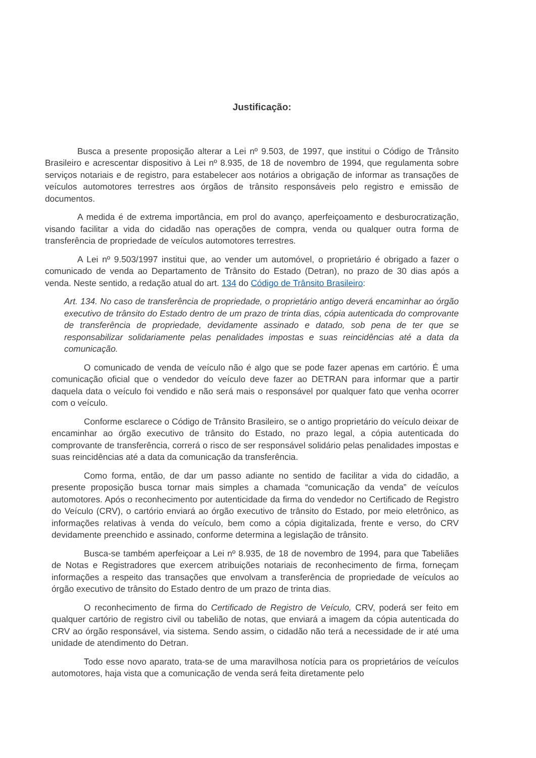Justificação:
Busca a presente proposição alterar a Lei nº 9.503, de 1997, que institui o Código de Trânsito Brasileiro e acrescentar dispositivo à Lei nº 8.935, de 18 de novembro de 1994, que regulamenta sobre serviços notariais e de registro, para estabelecer aos notários a obrigação de informar as transações de veículos automotores terrestres aos órgãos de trânsito responsáveis pelo registro e emissão de documentos.
A medida é de extrema importância, em prol do avanço, aperfeiçoamento e desburocratização, visando facilitar a vida do cidadão nas operações de compra, venda ou qualquer outra forma de transferência de propriedade de veículos automotores terrestres.
A Lei nº 9.503/1997 institui que, ao vender um automóvel, o proprietário é obrigado a fazer o comunicado de venda ao Departamento de Trânsito do Estado (Detran), no prazo de 30 dias após a venda. Neste sentido, a redação atual do art. 134 do Código de Trânsito Brasileiro:
Art. 134. No caso de transferência de propriedade, o proprietário antigo deverá encaminhar ao órgão executivo de trânsito do Estado dentro de um prazo de trinta dias, cópia autenticada do comprovante de transferência de propriedade, devidamente assinado e datado, sob pena de ter que se responsabilizar solidariamente pelas penalidades impostas e suas reincidências até a data da comunicação.
O comunicado de venda de veículo não é algo que se pode fazer apenas em cartório. É uma comunicação oficial que o vendedor do veículo deve fazer ao DETRAN para informar que a partir daquela data o veículo foi vendido e não será mais o responsável por qualquer fato que venha ocorrer com o veículo.
Conforme esclarece o Código de Trânsito Brasileiro, se o antigo proprietário do veículo deixar de encaminhar ao órgão executivo de trânsito do Estado, no prazo legal, a cópia autenticada do comprovante de transferência, correrá o risco de ser responsável solidário pelas penalidades impostas e suas reincidências até a data da comunicação da transferência.
Como forma, então, de dar um passo adiante no sentido de facilitar a vida do cidadão, a presente proposição busca tornar mais simples a chamada “comunicação da venda” de veículos automotores. Após o reconhecimento por autenticidade da firma do vendedor no Certificado de Registro do Veículo (CRV), o cartório enviará ao órgão executivo de trânsito do Estado, por meio eletrônico, as informações relativas à venda do veículo, bem como a cópia digitalizada, frente e verso, do CRV devidamente preenchido e assinado, conforme determina a legislação de trânsito.
Busca-se também aperfeiçoar a Lei nº 8.935, de 18 de novembro de 1994, para que Tabeliães de Notas e Registradores que exercem atribuições notariais de reconhecimento de firma, forneçam informações a respeito das transações que envolvam a transferência de propriedade de veículos ao órgão executivo de trânsito do Estado dentro de um prazo de trinta dias.
O reconhecimento de firma do Certificado de Registro de Veículo, CRV, poderá ser feito em qualquer cartório de registro civil ou tabelião de notas, que enviará a imagem da cópia autenticada do CRV ao órgão responsável, via sistema. Sendo assim, o cidadão não terá a necessidade de ir até uma unidade de atendimento do Detran.
Todo esse novo aparato, trata-se de uma maravilhosa notícia para os proprietários de veículos automotores, haja vista que a comunicação de venda será feita diretamente pelo